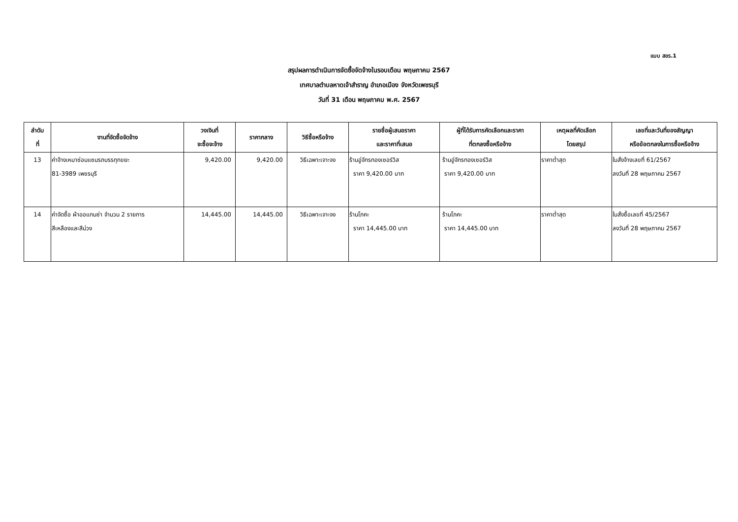แบบ สขร.1
สรุปผลการดำเนินการจัดซื้อจัดจ้างในรอบเดือน พฤษภาคม 2567
เทศบาลตำบลหาดเจ้าสำราญ อำเภอเมือง จังหวัดเพชรบุรี
วันที่ 31 เดือน พฤษภาคม พ.ศ. 2567
| ลำดับ ที่ | งานที่จัดซื้อจัดจ้าง | วงเงินที่ จะซื้อจะจ้าง | ราคากลาง | วิธีซื้อหรือจ้าง | รายชื่อผู้เสนอราคา และราคาที่เสนอ | ผู้ที่ได้รับการคัดเลือกและราคา ที่ตกลงซื้อหรือจ้าง | เหตุผลที่คัดเลือก โดยสรุป | เลขที่และวันที่ของสัญญา หรือข้อตกลงในการซื้อหรือจ้าง |
| --- | --- | --- | --- | --- | --- | --- | --- | --- |
| 13 | ค่าจ้างเหมาซ่อมแซมรถบรรทุกขยะ 81-3989 เพชรบุรี | 9,420.00 | 9,420.00 | วิธีเฉพาะเจาะจง | ร้านอู่จักรทองเซอร์วิส ราคา 9,420.00 บาท | ร้านอู่จักรทองเซอร์วิส ราคา 9,420.00 บาท | ราคาต่ำสุด | ใบสั่งจ้างเลขที่ 61/2567 ลงวันที่ 28 พฤษภาคม 2567 |
| 14 | ค่าจัดซื้อ ผ้าออแกนซ่า จำนวน 2 รายการ สีเหลืองและสีม่วง | 14,445.00 | 14,445.00 | วิธีเฉพาะเจาะจง | ร้านโภคะ ราคา 14,445.00 บาท | ร้านโภคะ ราคา 14,445.00 บาท | ราคาต่ำสุด | ใบสั่งซื้อเลขที่ 45/2567 ลงวันที่ 28 พฤษภาคม 2567 |